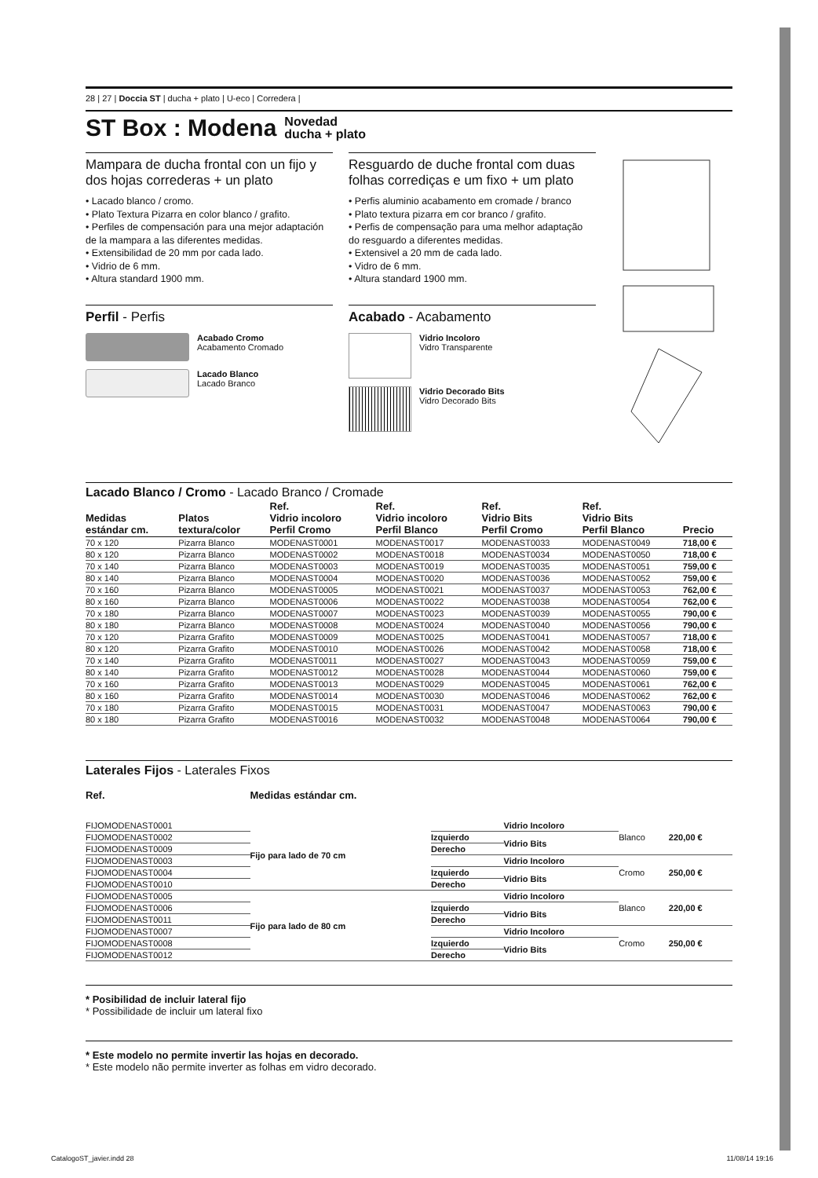28 | 27 | Doccia ST | ducha + plato | U-eco | Corredera |
ST Box : Modena Novedad
ducha + plato
Mampara de ducha frontal con un fijo y dos hojas correderas + un plato
• Lacado blanco / cromo.
• Plato Textura Pizarra en color blanco / grafito.
• Perfiles de compensación para una mejor adaptación de la mampara a las diferentes medidas.
• Extensibilidad de 20 mm por cada lado.
• Vidrio de 6 mm.
• Altura standard 1900 mm.
Perfil - Perfis
Acabado Cromo
Acabamento Cromado
Lacado Blanco
Lacado Branco
Resguardo de duche frontal com duas folhas corrediças e um fixo + um plato
• Perfis aluminio acabamento em cromade / branco
• Plato textura pizarra em cor branco / grafito.
• Perfis de compensação para uma melhor adaptação do resguardo a diferentes medidas.
• Extensivel a 20 mm de cada lado.
• Vidro de 6 mm.
• Altura standard 1900 mm.
Acabado - Acabamento
Vidrio Incoloro
Vidro Transparente
Vidrio Decorado Bits
Vidro Decorado Bits
Lacado Blanco / Cromo - Lacado Branco / Cromade
| Medidas estándar cm. | Platos textura/color | Ref. Vidrio incoloro Perfil Cromo | Ref. Vidrio incoloro Perfil Blanco | Ref. Vidrio Bits Perfil Cromo | Ref. Vidrio Bits Perfil Blanco | Precio |
| --- | --- | --- | --- | --- | --- | --- |
| 70 x 120 | Pizarra Blanco | MODENAST0001 | MODENAST0017 | MODENAST0033 | MODENAST0049 | 718,00 € |
| 80 x 120 | Pizarra Blanco | MODENAST0002 | MODENAST0018 | MODENAST0034 | MODENAST0050 | 718,00 € |
| 70 x 140 | Pizarra Blanco | MODENAST0003 | MODENAST0019 | MODENAST0035 | MODENAST0051 | 759,00 € |
| 80 x 140 | Pizarra Blanco | MODENAST0004 | MODENAST0020 | MODENAST0036 | MODENAST0052 | 759,00 € |
| 70 x 160 | Pizarra Blanco | MODENAST0005 | MODENAST0021 | MODENAST0037 | MODENAST0053 | 762,00 € |
| 80 x 160 | Pizarra Blanco | MODENAST0006 | MODENAST0022 | MODENAST0038 | MODENAST0054 | 762,00 € |
| 70 x 180 | Pizarra Blanco | MODENAST0007 | MODENAST0023 | MODENAST0039 | MODENAST0055 | 790,00 € |
| 80 x 180 | Pizarra Blanco | MODENAST0008 | MODENAST0024 | MODENAST0040 | MODENAST0056 | 790,00 € |
| 70 x 120 | Pizarra Grafito | MODENAST0009 | MODENAST0025 | MODENAST0041 | MODENAST0057 | 718,00 € |
| 80 x 120 | Pizarra Grafito | MODENAST0010 | MODENAST0026 | MODENAST0042 | MODENAST0058 | 718,00 € |
| 70 x 140 | Pizarra Grafito | MODENAST0011 | MODENAST0027 | MODENAST0043 | MODENAST0059 | 759,00 € |
| 80 x 140 | Pizarra Grafito | MODENAST0012 | MODENAST0028 | MODENAST0044 | MODENAST0060 | 759,00 € |
| 70 x 160 | Pizarra Grafito | MODENAST0013 | MODENAST0029 | MODENAST0045 | MODENAST0061 | 762,00 € |
| 80 x 160 | Pizarra Grafito | MODENAST0014 | MODENAST0030 | MODENAST0046 | MODENAST0062 | 762,00 € |
| 70 x 180 | Pizarra Grafito | MODENAST0015 | MODENAST0031 | MODENAST0047 | MODENAST0063 | 790,00 € |
| 80 x 180 | Pizarra Grafito | MODENAST0016 | MODENAST0032 | MODENAST0048 | MODENAST0064 | 790,00 € |
Laterales Fijos - Laterales Fixos
| Ref. | Medidas estándar cm. | | | | |
| --- | --- | --- | --- | --- | --- |
| FIJOMODENAST0001 | Fijo para lado de 70 cm | | Vidrio Incoloro | Blanco | 220,00 € |
| FIJOMODENAST0002 | | Izquierdo | Vidrio Bits | | |
| FIJOMODENAST0009 | | Derecho | | | |
| FIJOMODENAST0003 | | | Vidrio Incoloro | Cromo | 250,00 € |
| FIJOMODENAST0004 | | Izquierdo | Vidrio Bits | | |
| FIJOMODENAST0010 | | Derecho | | | |
| FIJOMODENAST0005 | Fijo para lado de 80 cm | | Vidrio Incoloro | Blanco | 220,00 € |
| FIJOMODENAST0006 | | Izquierdo | Vidrio Bits | | |
| FIJOMODENAST0011 | | Derecho | | | |
| FIJOMODENAST0007 | | | Vidrio Incoloro | Cromo | 250,00 € |
| FIJOMODENAST0008 | | Izquierdo | Vidrio Bits | | |
| FIJOMODENAST0012 | | Derecho | | | |
* Posibilidad de incluir lateral fijo
* Possibilidade de incluir um lateral fixo
* Este modelo no permite invertir las hojas en decorado.
* Este modelo não permite inverter as folhas em vidro decorado.
CatalogoST_javier.indd 28 11/08/14 19:16